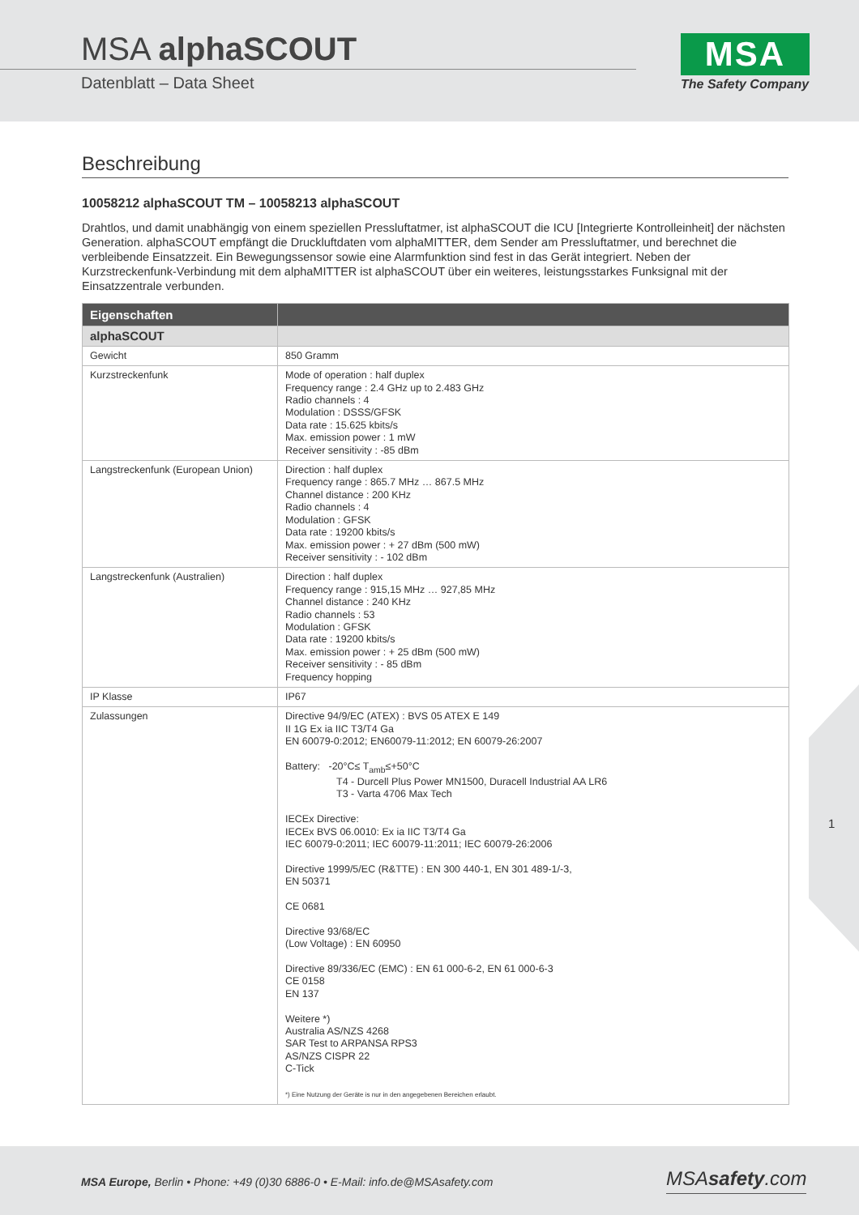MSA alphaSCOUT
Datenblatt – Data Sheet
MSA
The Safety Company
Beschreibung
10058212 alphaSCOUT TM – 10058213 alphaSCOUT
Drahtlos, und damit unabhängig von einem speziellen Pressluftatmer, ist alphaSCOUT die ICU [Integrierte Kontrolleinheit] der nächsten Generation. alphaSCOUT empfängt die Druckluftdaten vom alphaMITTER, dem Sender am Pressluftatmer, und berechnet die verbleibende Einsatzzeit. Ein Bewegungssensor sowie eine Alarmfunktion sind fest in das Gerät integriert. Neben der Kurzstreckenfunk-Verbindung mit dem alphaMITTER ist alphaSCOUT über ein weiteres, leistungsstarkes Funksignal mit der Einsatzzentrale verbunden.
| Eigenschaften | |
| --- | --- |
| alphaSCOUT | |
| Gewicht | 850 Gramm |
| Kurzstreckenfunk | Mode of operation : half duplex Frequency range : 2.4 GHz up to 2.483 GHz Radio channels : 4 Modulation : DSSS/GFSK Data rate : 15.625 kbits/s Max. emission power : 1 mW Receiver sensitivity : -85 dBm |
| Langstreckenfunk (European Union) | Direction : half duplex Frequency range : 865.7 MHz … 867.5 MHz Channel distance : 200 KHz Radio channels : 4 Modulation : GFSK Data rate : 19200 kbits/s Max. emission power : + 27 dBm (500 mW) Receiver sensitivity : - 102 dBm |
| Langstreckenfunk (Australien) | Direction : half duplex Frequency range : 915,15 MHz … 927,85 MHz Channel distance : 240 KHz Radio channels : 53 Modulation : GFSK Data rate : 19200 kbits/s Max. emission power : + 25 dBm (500 mW) Receiver sensitivity : - 85 dBm Frequency hopping |
| IP Klasse | IP67 |
| Zulassungen | Directive 94/9/EC (ATEX) : BVS 05 ATEX E 149 II 1G Ex ia IIC T3/T4 Ga EN 60079-0:2012; EN60079-11:2012; EN 60079-26:2007 Battery: -20°C≤ T<sub>amb</sub>≤+50°C T4 - Durcell Plus Power MN1500, Duracell Industrial AA LR6 T3 - Varta 4706 Max Tech IECEx Directive: IECEx BVS 06.0010: Ex ia IIC T3/T4 Ga IEC 60079-0:2011; IEC 60079-11:2011; IEC 60079-26:2006 Directive 1999/5/EC (R&TTE) : EN 300 440-1, EN 301 489-1/-3, EN 50371 CE 0681 Directive 93/68/EC (Low Voltage) : EN 60950 Directive 89/336/EC (EMC) : EN 61 000-6-2, EN 61 000-6-3 CE 0158 EN 137 Weitere *) Australia AS/NZS 4268 SAR Test to ARPANSA RPS3 AS/NZS CISPR 22 C-Tick *) Eine Nutzung der Geräte is nur in den angegebenen Bereichen erlaubt. |
1
MSA Europe, Berlin • Phone: +49 (0)30 6886-0 • E-Mail: info.de@MSAsafety.com
MSAsafety.com